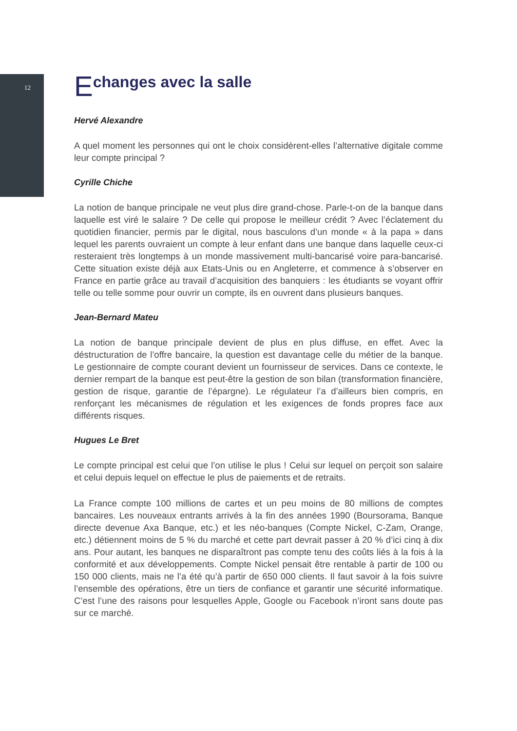12
Echanges avec la salle
Hervé Alexandre
A quel moment les personnes qui ont le choix considèrent-elles l’alternative digitale comme leur compte principal ?
Cyrille Chiche
La notion de banque principale ne veut plus dire grand-chose. Parle-t-on de la banque dans laquelle est viré le salaire ? De celle qui propose le meilleur crédit ? Avec l’éclatement du quotidien financier, permis par le digital, nous basculons d’un monde « à la papa » dans lequel les parents ouvraient un compte à leur enfant dans une banque dans laquelle ceux-ci resteraient très longtemps à un monde massivement multi-bancarisé voire para-bancarisé. Cette situation existe déjà aux Etats-Unis ou en Angleterre, et commence à s’observer en France en partie grâce au travail d’acquisition des banquiers : les étudiants se voyant offrir telle ou telle somme pour ouvrir un compte, ils en ouvrent dans plusieurs banques.
Jean-Bernard Mateu
La notion de banque principale devient de plus en plus diffuse, en effet. Avec la déstructuration de l’offre bancaire, la question est davantage celle du métier de la banque. Le gestionnaire de compte courant devient un fournisseur de services. Dans ce contexte, le dernier rempart de la banque est peut-être la gestion de son bilan (transformation financière, gestion de risque, garantie de l’épargne). Le régulateur l’a d’ailleurs bien compris, en renforçant les mécanismes de régulation et les exigences de fonds propres face aux différents risques.
Hugues Le Bret
Le compte principal est celui que l’on utilise le plus ! Celui sur lequel on perçoit son salaire et celui depuis lequel on effectue le plus de paiements et de retraits.
La France compte 100 millions de cartes et un peu moins de 80 millions de comptes bancaires. Les nouveaux entrants arrivés à la fin des années 1990 (Boursorama, Banque directe devenue Axa Banque, etc.) et les néo-banques (Compte Nickel, C-Zam, Orange, etc.) détiennent moins de 5 % du marché et cette part devrait passer à 20 % d’ici cinq à dix ans. Pour autant, les banques ne disparaîtront pas compte tenu des coûts liés à la fois à la conformité et aux développements. Compte Nickel pensait être rentable à partir de 100 ou 150 000 clients, mais ne l’a été qu’à partir de 650 000 clients. Il faut savoir à la fois suivre l’ensemble des opérations, être un tiers de confiance et garantir une sécurité informatique. C’est l’une des raisons pour lesquelles Apple, Google ou Facebook n’iront sans doute pas sur ce marché.